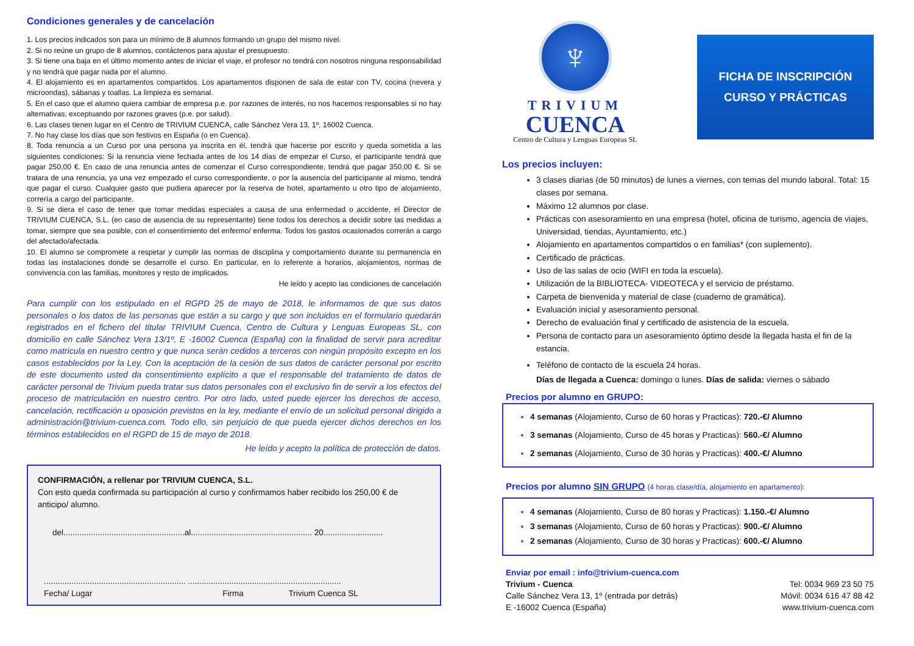Condiciones generales y de cancelación
1. Los precios indicados son para un mínimo de 8 alumnos formando un grupo del mismo nivel.
2. Si no reúne un grupo de 8 alumnos, contáctenos para ajustar el presupuesto.
3. Si tiene una baja en el último momento antes de iniciar el viaje, el profesor no tendrá con nosotros ninguna responsabilidad y no tendrá que pagar nada por el alumno.
4. El alojamiento es en apartamentos compartidos. Los apartamentos disponen de sala de estar con TV, cocina (nevera y microondas), sábanas y toallas. La limpieza es semanal.
5. En el caso que el alumno quiera cambiar de empresa p.e. por razones de interés, no nos hacemos responsables si no hay alternativas, exceptuando por razones graves (p.e. por salud).
6. Las clases tienen lugar en el Centro de TRIVIUM CUENCA, calle Sánchez Vera 13, 1º, 16002 Cuenca.
7. No hay clase los días que son festivos en España (o en Cuenca).
8. Toda renuncia a un Curso por una persona ya inscrita en él, tendrá que hacerse por escrito y queda sometida a las siguientes condiciones: Si la renuncia viene fechada antes de los 14 días de empezar el Curso, el participante tendrá que pagar 250,00 €. En caso de una renuncia antes de comenzar el Curso correspondiente, tendrá que pagar 350,00 €. Si se tratara de una renuncia, ya una vez empezado el curso correspondiente, o por la ausencia del participante al mismo, tendrá que pagar el curso. Cualquier gasto que pudiera aparecer por la reserva de hotel, apartamento u otro tipo de alojamiento, correría a cargo del participante.
9. Si se diera el caso de tener que tomar medidas especiales a causa de una enfermedad o accidente, el Director de TRIVIUM CUENCA, S.L. (en caso de ausencia de su representante) tiene todos los derechos a decidir sobre las medidas a tomar, siempre que sea posible, con el consentimiento del enfermo/ enferma. Todos los gastos ocasionados correrán a cargo del afectado/afectada.
10. El alumno se compromete a respetar y cumplir las normas de disciplina y comportamiento durante su permanencia en todas las instalaciones donde se desarrolle el curso. En particular, en lo referente a horarios, alojamientos, normas de convivencia con las familias, monitores y resto de implicados.
He leído y acepto las condiciones de cancelación
Para cumplir con los estipulado en el RGPD 25 de mayo de 2018, le informamos de que sus datos personales o los datos de las personas que están a su cargo y que son incluidos en el formulario quedarán registrados en el fichero del titular TRIVIUM Cuenca, Centro de Cultura y Lenguas Europeas SL, con domicilio en calle Sánchez Vera 13/1º, E -16002 Cuenca (España) con la finalidad de servir para acreditar como matricula en nuestro centro y que nunca serán cedidos a terceros con ningún propósito excepto en los casos establecidos por la Ley. Con la aceptación de la cesión de sus datos de carácter personal por escrito de este documento usted da consentimiento explícito a que el responsable del tratamiento de datos de carácter personal de Trivium pueda tratar sus datos personales con el exclusivo fin de servir a los efectos del proceso de matriculación en nuestro centro. Por otro lado, usted puede ejercer los derechos de acceso, cancelación, rectificación u oposición previstos en la ley, mediante el envío de un solicitud personal dirigido a administración@trivium-cuenca.com. Todo ello, sin perjuicio de que pueda ejercer dichos derechos en los términos establecidos en el RGPD de 15 de mayo de 2018.
He leído y acepto la política de protección de datos.
CONFIRMACIÓN, a rellenar por TRIVIUM CUENCA, S.L.
Con esto queda confirmada su participación al curso y confirmamos haber recibido los 250,00 € de anticipo/ alumno.
del.....................................................al..................................................... 20..........................
.............................................................. ...................................................................
Fecha/ Lugar Firma Trivium Cuenca SL
♆
TRIVIUM
CUENCA
Centro de Cultura y Lenguas Europeas SL
FICHA DE INSCRIPCIÓN
CURSO Y PRÁCTICAS
Los precios incluyen:
3 clases diarias (de 50 minutos) de lunes a viernes, con temas del mundo laboral. Total: 15 clases por semana.
Máximo 12 alumnos por clase.
Prácticas con asesoramiento en una empresa (hotel, oficina de turismo, agencia de viajes, Universidad, tiendas, Ayuntamiento, etc.)
Alojamiento en apartamentos compartidos o en familias* (con suplemento).
Certificado de prácticas.
Uso de las salas de ocio (WIFI en toda la escuela).
Utilización de la BIBLIOTECA- VIDEOTECA y el servicio de préstamo.
Carpeta de bienvenida y material de clase (cuaderno de gramática).
Evaluación inicial y asesoramiento personal.
Derecho de evaluación final y certificado de asistencia de la escuela.
Persona de contacto para un asesoramiento óptimo desde la llegada hasta el fin de la estancia.
Teléfono de contacto de la escuela 24 horas.
Días de llegada a Cuenca: domingo o lunes. Días de salida: viernes o sábado
Precios por alumno en GRUPO:
4 semanas (Alojamiento, Curso de 60 horas y Practicas): 720.-€/ Alumno
3 semanas (Alojamiento, Curso de 45 horas y Practicas): 560.-€/ Alumno
2 semanas (Alojamiento, Curso de 30 horas y Practicas): 400.-€/ Alumno
Precios por alumno SIN GRUPO (4 horas clase/día, alojamiento en apartamento):
4 semanas (Alojamiento, Curso de 80 horas y Practicas): 1.150.-€/ Alumno
3 semanas (Alojamiento, Curso de 60 horas y Practicas): 900.-€/ Alumno
2 semanas (Alojamiento, Curso de 30 horas y Practicas): 600.-€/ Alumno
Enviar por email : info@trivium-cuenca.com
Trivium - Cuenca
Calle Sánchez Vera 13, 1º (entrada por detrás)
E -16002 Cuenca (España)
Tel: 0034 969 23 50 75
Móvil: 0034 616 47 88 42
www.trivium-cuenca.com